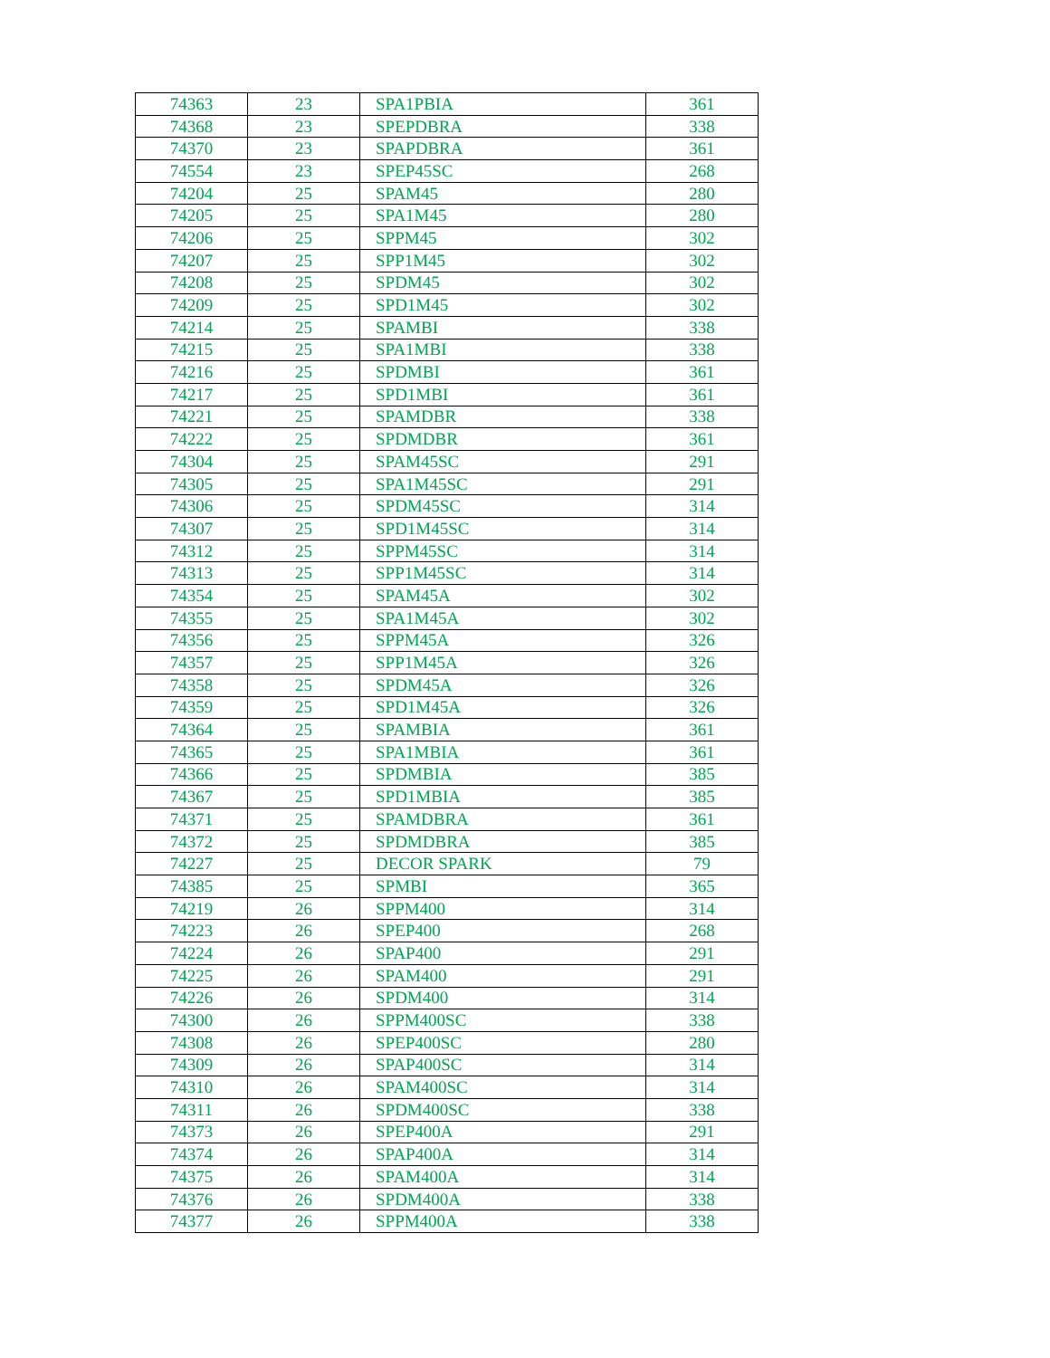| 74363 | 23 | SPA1PBIA | 361 |
| 74368 | 23 | SPEPDBRA | 338 |
| 74370 | 23 | SPAPDBRA | 361 |
| 74554 | 23 | SPEP45SC | 268 |
| 74204 | 25 | SPAM45 | 280 |
| 74205 | 25 | SPA1M45 | 280 |
| 74206 | 25 | SPPM45 | 302 |
| 74207 | 25 | SPP1M45 | 302 |
| 74208 | 25 | SPDM45 | 302 |
| 74209 | 25 | SPD1M45 | 302 |
| 74214 | 25 | SPAMBI | 338 |
| 74215 | 25 | SPA1MBI | 338 |
| 74216 | 25 | SPDMBI | 361 |
| 74217 | 25 | SPD1MBI | 361 |
| 74221 | 25 | SPAMDBR | 338 |
| 74222 | 25 | SPDMDBR | 361 |
| 74304 | 25 | SPAM45SC | 291 |
| 74305 | 25 | SPA1M45SC | 291 |
| 74306 | 25 | SPDM45SC | 314 |
| 74307 | 25 | SPD1M45SC | 314 |
| 74312 | 25 | SPPM45SC | 314 |
| 74313 | 25 | SPP1M45SC | 314 |
| 74354 | 25 | SPAM45A | 302 |
| 74355 | 25 | SPA1M45A | 302 |
| 74356 | 25 | SPPM45A | 326 |
| 74357 | 25 | SPP1M45A | 326 |
| 74358 | 25 | SPDM45A | 326 |
| 74359 | 25 | SPD1M45A | 326 |
| 74364 | 25 | SPAMBIA | 361 |
| 74365 | 25 | SPA1MBIA | 361 |
| 74366 | 25 | SPDMBIA | 385 |
| 74367 | 25 | SPD1MBIA | 385 |
| 74371 | 25 | SPAMDBRA | 361 |
| 74372 | 25 | SPDMDBRA | 385 |
| 74227 | 25 | DECOR SPARK | 79 |
| 74385 | 25 | SPMBI | 365 |
| 74219 | 26 | SPPM400 | 314 |
| 74223 | 26 | SPEP400 | 268 |
| 74224 | 26 | SPAP400 | 291 |
| 74225 | 26 | SPAM400 | 291 |
| 74226 | 26 | SPDM400 | 314 |
| 74300 | 26 | SPPM400SC | 338 |
| 74308 | 26 | SPEP400SC | 280 |
| 74309 | 26 | SPAP400SC | 314 |
| 74310 | 26 | SPAM400SC | 314 |
| 74311 | 26 | SPDM400SC | 338 |
| 74373 | 26 | SPEP400A | 291 |
| 74374 | 26 | SPAP400A | 314 |
| 74375 | 26 | SPAM400A | 314 |
| 74376 | 26 | SPDM400A | 338 |
| 74377 | 26 | SPPM400A | 338 |